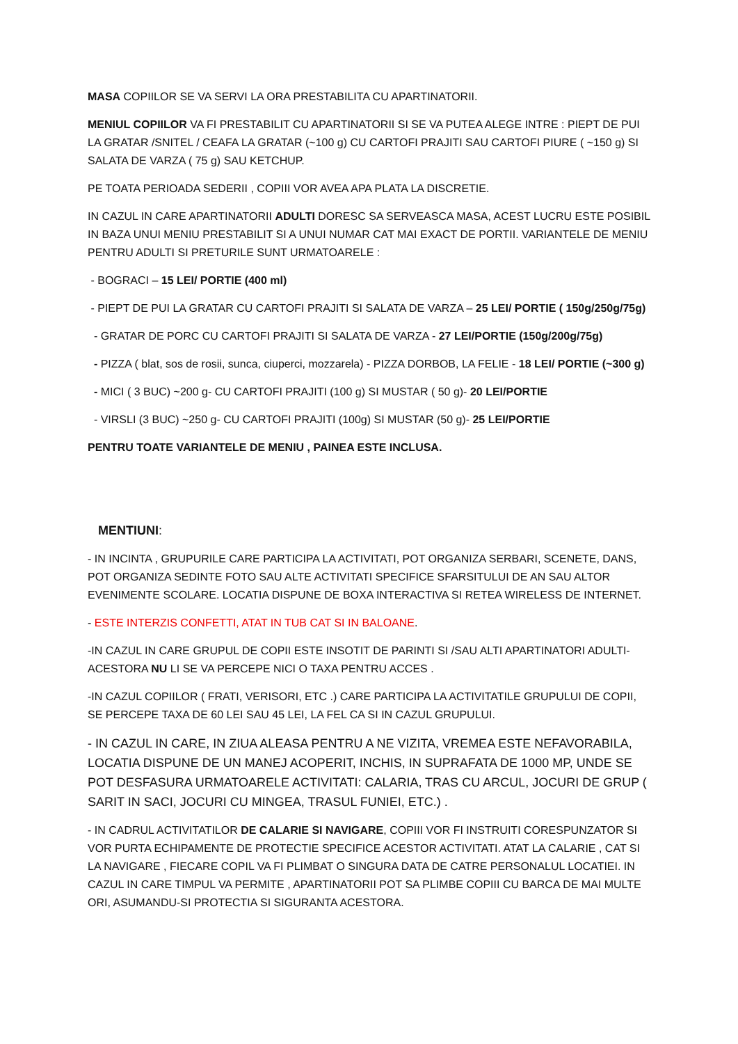MASA COPIILOR SE VA SERVI LA ORA PRESTABILITA CU APARTINATORII.
MENIUL COPIILOR VA FI PRESTABILIT CU APARTINATORII SI SE VA PUTEA ALEGE INTRE : PIEPT DE PUI LA GRATAR /SNITEL / CEAFA LA GRATAR (~100 g) CU CARTOFI PRAJITI SAU CARTOFI PIURE ( ~150 g) SI SALATA DE VARZA ( 75 g) SAU KETCHUP.
PE TOATA PERIOADA SEDERII , COPIII VOR AVEA APA PLATA LA DISCRETIE.
IN CAZUL IN CARE APARTINATORII ADULTI DORESC SA SERVEASCA MASA, ACEST LUCRU ESTE POSIBIL IN BAZA UNUI MENIU PRESTABILIT SI A UNUI NUMAR CAT MAI EXACT DE PORTII. VARIANTELE DE MENIU PENTRU ADULTI SI PRETURILE SUNT URMATOARELE :
- BOGRACI – 15 LEI/ PORTIE (400 ml)
- PIEPT DE PUI LA GRATAR CU CARTOFI PRAJITI SI SALATA DE VARZA – 25 LEI/ PORTIE ( 150g/250g/75g)
- GRATAR DE PORC CU CARTOFI PRAJITI SI SALATA DE VARZA - 27 LEI/PORTIE (150g/200g/75g)
- PIZZA ( blat, sos de rosii, sunca, ciuperci, mozzarela) - PIZZA DORBOB, LA FELIE - 18 LEI/ PORTIE (~300 g)
- MICI ( 3 BUC) ~200 g- CU CARTOFI PRAJITI (100 g) SI MUSTAR ( 50 g)- 20 LEI/PORTIE
- VIRSLI (3 BUC) ~250 g- CU CARTOFI PRAJITI (100g) SI MUSTAR (50 g)- 25 LEI/PORTIE
PENTRU TOATE VARIANTELE DE MENIU , PAINEA ESTE INCLUSA.
MENTIUNI:
- IN INCINTA , GRUPURILE CARE PARTICIPA LA ACTIVITATI, POT ORGANIZA SERBARI, SCENETE, DANS, POT ORGANIZA SEDINTE FOTO SAU ALTE ACTIVITATI SPECIFICE SFARSITULUI DE AN SAU ALTOR EVENIMENTE SCOLARE. LOCATIA DISPUNE DE BOXA INTERACTIVA SI RETEA WIRELESS DE INTERNET.
- ESTE INTERZIS CONFETTI, ATAT IN TUB CAT SI IN BALOANE.
-IN CAZUL IN CARE GRUPUL DE COPII ESTE INSOTIT DE PARINTI SI /SAU ALTI APARTINATORI ADULTI- ACESTORA NU LI SE VA PERCEPE NICI O TAXA PENTRU ACCES .
-IN CAZUL COPIILOR ( FRATI, VERISORI, ETC .) CARE PARTICIPA LA ACTIVITATILE GRUPULUI DE COPII, SE PERCEPE TAXA DE 60 LEI SAU 45 LEI, LA FEL CA SI IN CAZUL GRUPULUI.
- IN CAZUL IN CARE, IN ZIUA ALEASA PENTRU A NE VIZITA, VREMEA ESTE NEFAVORABILA, LOCATIA DISPUNE DE UN MANEJ ACOPERIT, INCHIS, IN SUPRAFATA DE 1000 MP, UNDE SE POT DESFASURA URMATOARELE ACTIVITATI: CALARIA, TRAS CU ARCUL, JOCURI DE GRUP ( SARIT IN SACI, JOCURI CU MINGEA, TRASUL FUNIEI, ETC.) .
- IN CADRUL ACTIVITATILOR DE CALARIE SI NAVIGARE, COPIII VOR FI INSTRUITI CORESPUNZATOR SI VOR PURTA ECHIPAMENTE DE PROTECTIE SPECIFICE ACESTOR ACTIVITATI. ATAT LA CALARIE , CAT SI LA NAVIGARE , FIECARE COPIL VA FI PLIMBAT O SINGURA DATA DE CATRE PERSONALUL LOCATIEI. IN CAZUL IN CARE TIMPUL VA PERMITE , APARTINATORII POT SA PLIMBE COPIII CU BARCA DE MAI MULTE ORI, ASUMANDU-SI PROTECTIA SI SIGURANTA ACESTORA.